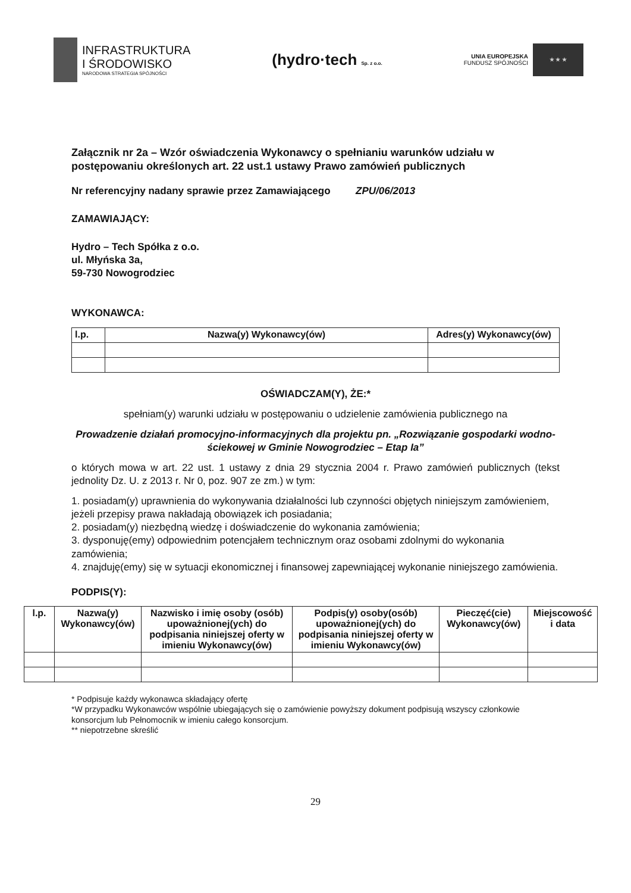INFRASTRUKTURA
I ŚRODOWISKO
NARODOWA STRATEGIA SPÓJNOŚCI
(hydro·tech Sp. z o.o.
UNIA EUROPEJSKA
FUNDUSZ SPÓJNOŚCI
★ ★ ★
Załącznik nr 2a – Wzór oświadczenia Wykonawcy o spełnianiu warunków udziału w postępowaniu określonych art. 22 ust.1 ustawy Prawo zamówień publicznych
Nr referencyjny nadany sprawie przez Zamawiającego ZPU/06/2013
ZAMAWIAJĄCY:
Hydro – Tech Spółka z o.o.
ul. Młyńska 3a,
59-730 Nowogrodziec
WYKONAWCA:
| l.p. | Nazwa(y) Wykonawcy(ów) | Adres(y) Wykonawcy(ów) |
| --- | --- | --- |
OŚWIADCZAM(Y), ŻE:*
spełniam(y) warunki udziału w postępowaniu o udzielenie zamówienia publicznego na
Prowadzenie działań promocyjno-informacyjnych dla projektu pn. „Rozwiązanie gospodarki wodno-ściekowej w Gminie Nowogrodziec – Etap Ia”
o których mowa w art. 22 ust. 1 ustawy z dnia 29 stycznia 2004 r. Prawo zamówień publicznych (tekst jednolity Dz. U. z 2013 r. Nr 0, poz. 907 ze zm.) w tym:
1. posiadam(y) uprawnienia do wykonywania działalności lub czynności objętych niniejszym zamówieniem, jeżeli przepisy prawa nakładają obowiązek ich posiadania;
2. posiadam(y) niezbędną wiedzę i doświadczenie do wykonania zamówienia;
3. dysponuję(emy) odpowiednim potencjałem technicznym oraz osobami zdolnymi do wykonania zamówienia;
4. znajduję(emy) się w sytuacji ekonomicznej i finansowej zapewniającej wykonanie niniejszego zamówienia.
PODPIS(Y):
| l.p. | Nazwa(y) Wykonawcy(ów) | Nazwisko i imię osoby (osób) upoważnionej(ych) do podpisania niniejszej oferty w imieniu Wykonawcy(ów) | Podpis(y) osoby(osób) upoważnionej(ych) do podpisania niniejszej oferty w imieniu Wykonawcy(ów) | Pieczęć(cie) Wykonawcy(ów) | Miejscowość i data |
* Podpisuje każdy wykonawca składający ofertę
*W przypadku Wykonawców wspólnie ubiegających się o zamówienie powyższy dokument podpisują wszyscy członkowie konsorcjum lub Pełnomocnik w imieniu całego konsorcjum.
** niepotrzebne skreślić
29